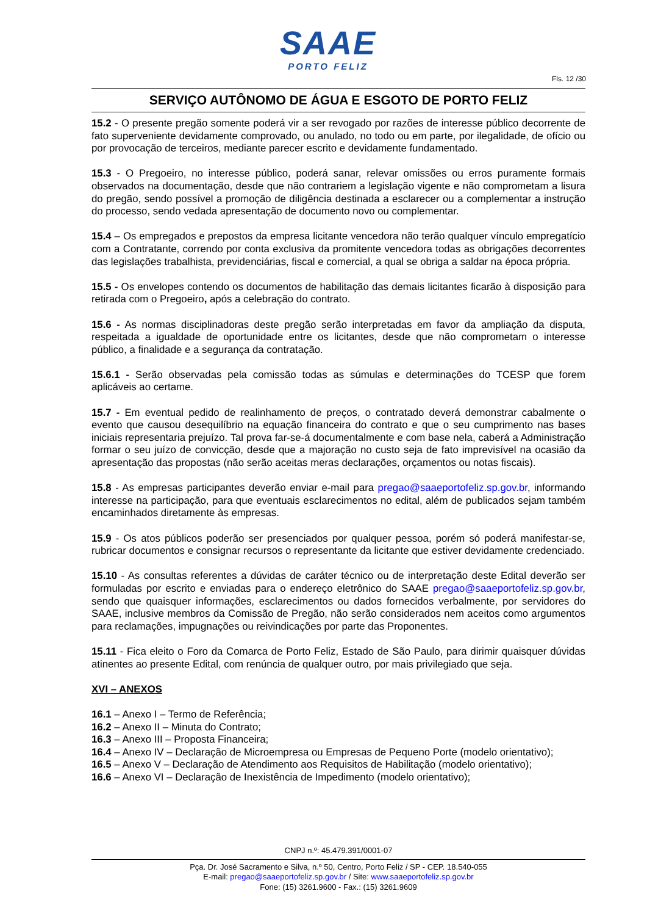SAAE
PORTO FELIZ
Fls. 12 /30
SERVIÇO AUTÔNOMO DE ÁGUA E ESGOTO DE PORTO FELIZ
15.2 - O presente pregão somente poderá vir a ser revogado por razões de interesse público decorrente de fato superveniente devidamente comprovado, ou anulado, no todo ou em parte, por ilegalidade, de ofício ou por provocação de terceiros, mediante parecer escrito e devidamente fundamentado.
15.3 - O Pregoeiro, no interesse público, poderá sanar, relevar omissões ou erros puramente formais observados na documentação, desde que não contrariem a legislação vigente e não comprometam a lisura do pregão, sendo possível a promoção de diligência destinada a esclarecer ou a complementar a instrução do processo, sendo vedada apresentação de documento novo ou complementar.
15.4 – Os empregados e prepostos da empresa licitante vencedora não terão qualquer vínculo empregatício com a Contratante, correndo por conta exclusiva da promitente vencedora todas as obrigações decorrentes das legislações trabalhista, previdenciárias, fiscal e comercial, a qual se obriga a saldar na época própria.
15.5 - Os envelopes contendo os documentos de habilitação das demais licitantes ficarão à disposição para retirada com o Pregoeiro, após a celebração do contrato.
15.6 - As normas disciplinadoras deste pregão serão interpretadas em favor da ampliação da disputa, respeitada a igualdade de oportunidade entre os licitantes, desde que não comprometam o interesse público, a finalidade e a segurança da contratação.
15.6.1 - Serão observadas pela comissão todas as súmulas e determinações do TCESP que forem aplicáveis ao certame.
15.7 - Em eventual pedido de realinhamento de preços, o contratado deverá demonstrar cabalmente o evento que causou desequilíbrio na equação financeira do contrato e que o seu cumprimento nas bases iniciais representaria prejuízo. Tal prova far-se-á documentalmente e com base nela, caberá a Administração formar o seu juízo de convicção, desde que a majoração no custo seja de fato imprevisível na ocasião da apresentação das propostas (não serão aceitas meras declarações, orçamentos ou notas fiscais).
15.8 - As empresas participantes deverão enviar e-mail para pregao@saaeportofeliz.sp.gov.br, informando interesse na participação, para que eventuais esclarecimentos no edital, além de publicados sejam também encaminhados diretamente às empresas.
15.9 - Os atos públicos poderão ser presenciados por qualquer pessoa, porém só poderá manifestar-se, rubricar documentos e consignar recursos o representante da licitante que estiver devidamente credenciado.
15.10 - As consultas referentes a dúvidas de caráter técnico ou de interpretação deste Edital deverão ser formuladas por escrito e enviadas para o endereço eletrônico do SAAE pregao@saaeportofeliz.sp.gov.br, sendo que quaisquer informações, esclarecimentos ou dados fornecidos verbalmente, por servidores do SAAE, inclusive membros da Comissão de Pregão, não serão considerados nem aceitos como argumentos para reclamações, impugnações ou reivindicações por parte das Proponentes.
15.11 - Fica eleito o Foro da Comarca de Porto Feliz, Estado de São Paulo, para dirimir quaisquer dúvidas atinentes ao presente Edital, com renúncia de qualquer outro, por mais privilegiado que seja.
XVI – ANEXOS
16.1 – Anexo I – Termo de Referência;
16.2 – Anexo II – Minuta do Contrato;
16.3 – Anexo III – Proposta Financeira;
16.4 – Anexo IV – Declaração de Microempresa ou Empresas de Pequeno Porte (modelo orientativo);
16.5 – Anexo V – Declaração de Atendimento aos Requisitos de Habilitação (modelo orientativo);
16.6 – Anexo VI – Declaração de Inexistência de Impedimento (modelo orientativo);
CNPJ n.º: 45.479.391/0001-07
Pça. Dr. José Sacramento e Silva, n.º 50, Centro, Porto Feliz / SP - CEP. 18.540-055
E-mail: pregao@saaeportofeliz.sp.gov.br / Site: www.saaeportofeliz.sp.gov.br
Fone: (15) 3261.9600 - Fax.: (15) 3261.9609